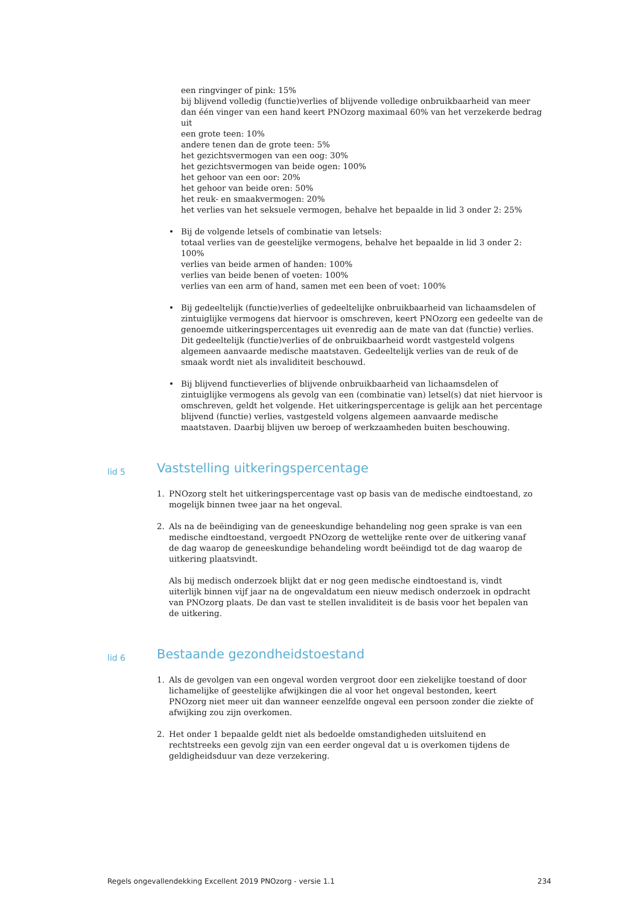een ringvinger of pink: 15%
bij blijvend volledig (functie)verlies of blijvende volledige onbruikbaarheid van meer dan één vinger van een hand keert PNOzorg maximaal 60% van het verzekerde bedrag uit
een grote teen: 10%
andere tenen dan de grote teen: 5%
het gezichtsvermogen van een oog: 30%
het gezichtsvermogen van beide ogen: 100%
het gehoor van een oor: 20%
het gehoor van beide oren: 50%
het reuk- en smaakvermogen: 20%
het verlies van het seksuele vermogen, behalve het bepaalde in lid 3 onder 2: 25%
• Bij de volgende letsels of combinatie van letsels:
totaal verlies van de geestelijke vermogens, behalve het bepaalde in lid 3 onder 2: 100%
verlies van beide armen of handen: 100%
verlies van beide benen of voeten: 100%
verlies van een arm of hand, samen met een been of voet: 100%
• Bij gedeeltelijk (functie)verlies of gedeeltelijke onbruikbaarheid van lichaamsdelen of zintuiglijke vermogens dat hiervoor is omschreven, keert PNOzorg een gedeelte van de genoemde uitkeringspercentages uit evenredig aan de mate van dat (functie) verlies. Dit gedeeltelijk (functie)verlies of de onbruikbaarheid wordt vastgesteld volgens algemeen aanvaarde medische maatstaven. Gedeeltelijk verlies van de reuk of de smaak wordt niet als invaliditeit beschouwd.
• Bij blijvend functieverlies of blijvende onbruikbaarheid van lichaamsdelen of zintuiglijke vermogens als gevolg van een (combinatie van) letsel(s) dat niet hiervoor is omschreven, geldt het volgende. Het uitkeringspercentage is gelijk aan het percentage blijvend (functie) verlies, vastgesteld volgens algemeen aanvaarde medische maatstaven. Daarbij blijven uw beroep of werkzaamheden buiten beschouwing.
lid 5 Vaststelling uitkeringspercentage
1. PNOzorg stelt het uitkeringspercentage vast op basis van de medische eindtoestand, zo mogelijk binnen twee jaar na het ongeval.
2. Als na de beëindiging van de geneeskundige behandeling nog geen sprake is van een medische eindtoestand, vergoedt PNOzorg de wettelijke rente over de uitkering vanaf de dag waarop de geneeskundige behandeling wordt beëindigd tot de dag waarop de uitkering plaatsvindt.
Als bij medisch onderzoek blijkt dat er nog geen medische eindtoestand is, vindt uiterlijk binnen vijf jaar na de ongevaldatum een nieuw medisch onderzoek in opdracht van PNOzorg plaats. De dan vast te stellen invaliditeit is de basis voor het bepalen van de uitkering.
lid 6 Bestaande gezondheidstoestand
1. Als de gevolgen van een ongeval worden vergroot door een ziekelijke toestand of door lichamelijke of geestelijke afwijkingen die al voor het ongeval bestonden, keert PNOzorg niet meer uit dan wanneer eenzelfde ongeval een persoon zonder die ziekte of afwijking zou zijn overkomen.
2. Het onder 1 bepaalde geldt niet als bedoelde omstandigheden uitsluitend en rechtstreeks een gevolg zijn van een eerder ongeval dat u is overkomen tijdens de geldigheidsduur van deze verzekering.
Regels ongevallendekking Excellent 2019 PNOzorg - versie 1.1 234